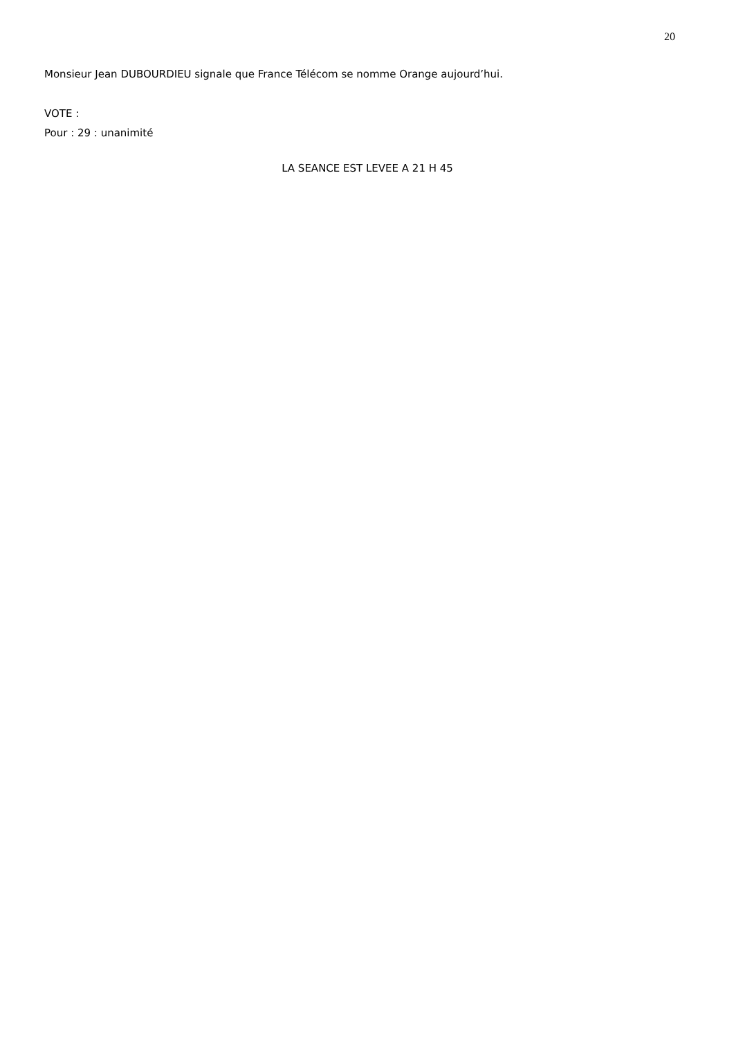20
Monsieur Jean DUBOURDIEU signale que France Télécom se nomme Orange aujourd’hui.
VOTE :
Pour : 29 : unanimité
LA SEANCE EST LEVEE A 21 H 45